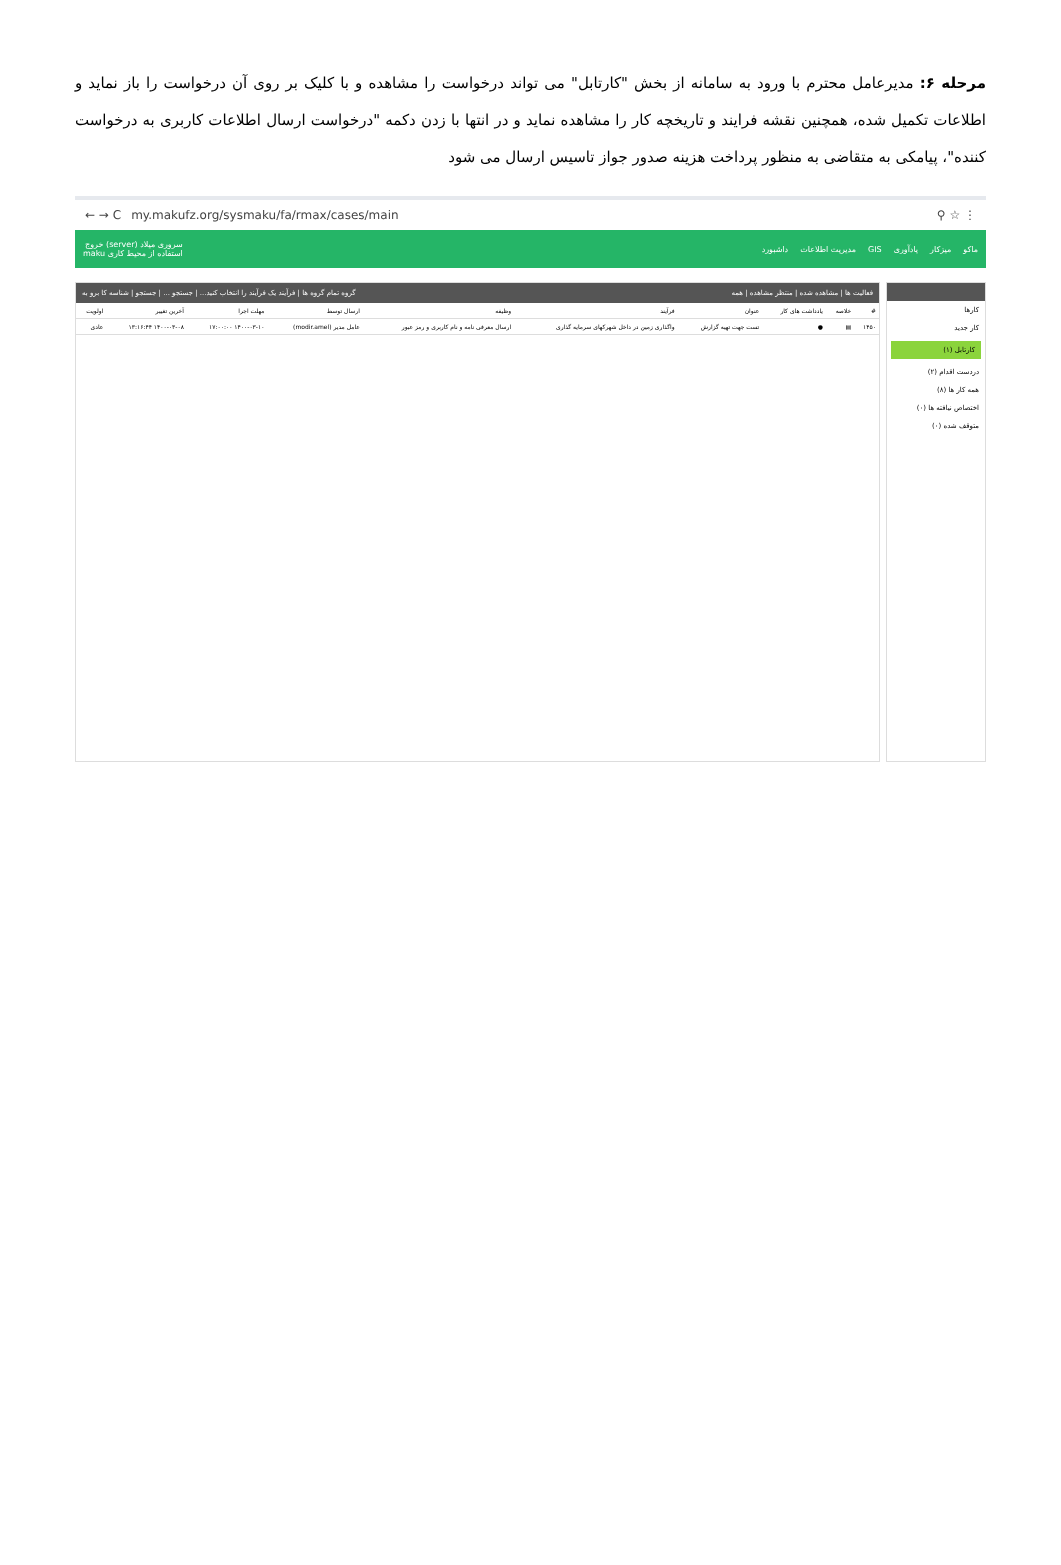مرحله ۶: مدیرعامل محترم با ورود به سامانه از بخش "کارتابل" می تواند درخواست را مشاهده و با کلیک بر روی آن درخواست را باز نماید و اطلاعات تکمیل شده، همچنین نقشه فرایند و تاریخچه کار را مشاهده نماید و در انتها با زدن دکمه "درخواست ارسال اطلاعات کاربری به درخواست کننده"، پیامکی به متقاضی به منظور پرداخت هزینه صدور جواز تاسیس ارسال می شود
← → C my.makufz.org/sysmaku/fa/rmax/cases/main ⚲ ☆ ⋮
ماکو میزکار یادآوری GIS مدیریت اطلاعات داشبورد سروری میلاد (server) خروج
استفاده از محیط کاری maku
کارها
کار جدید
کارتابل (۱)
دردست اقدام (۲)
همه کار ها (۸)
اختصاص نیافته ها (۰)
متوقف شده (۰)
فعالیت ها | مشاهده شده | منتظر مشاهده | همه گروه تمام گروه ها | فرآیند یک فرآیند را انتخاب کنید... | جستجو ... | جستجو | شناسه کا برو به
| # | خلاصه | یادداشت های کار | عنوان | فرآیند | وظیفه | ارسال توسط | مهلت اجرا | آخرین تغییر | اولویت |
| --- | --- | --- | --- | --- | --- | --- | --- | --- | --- |
| ۱۴۵۰ | ▤ | ● | تست جهت تهیه گزارش | واگذاری زمین در داخل شهرکهای سرمایه گذاری | ارسال معرفی نامه و نام کاربری و رمز عبور | عامل مدیر (modir.amel) | ۱۴۰۰-۰۳-۱۰ ۱۷:۰۰:۰۰ | ۱۴۰۰-۰۳-۰۸ ۱۳:۱۶:۴۴ | عادی |